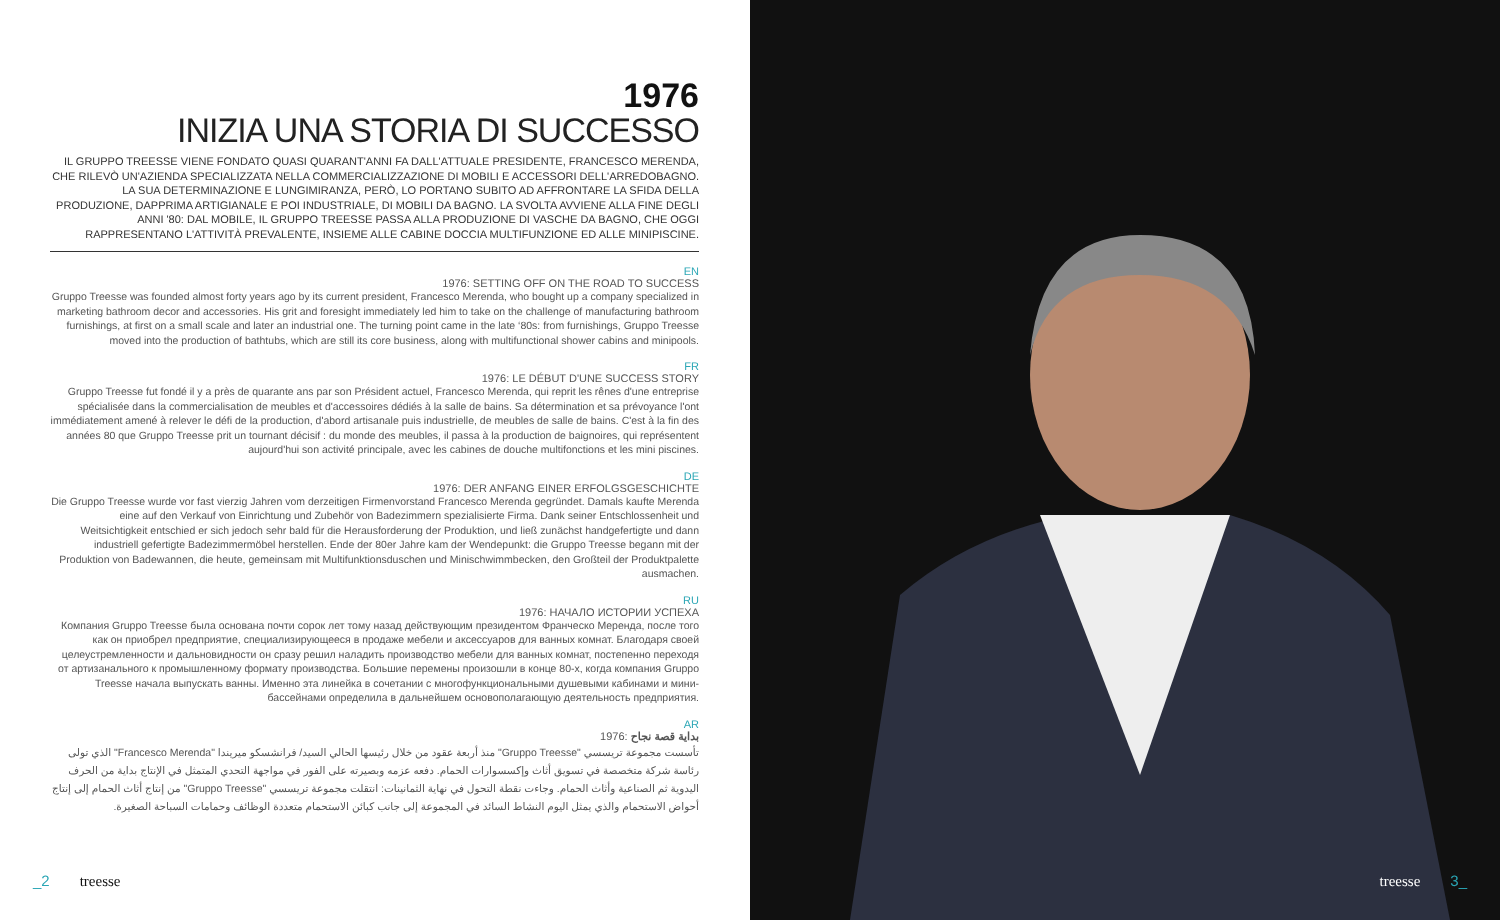1976
INIZIA UNA STORIA DI SUCCESSO
IL GRUPPO TREESSE VIENE FONDATO QUASI QUARANT'ANNI FA DALL'ATTUALE PRESIDENTE, FRANCESCO MERENDA, CHE RILEVÒ UN'AZIENDA SPECIALIZZATA NELLA COMMERCIALIZZAZIONE DI MOBILI E ACCESSORI DELL'ARREDOBAGNO. LA SUA DETERMINAZIONE E LUNGIMIRANZA, PERÒ, LO PORTANO SUBITO AD AFFRONTARE LA SFIDA DELLA PRODUZIONE, DAPPRIMA ARTIGIANALE E POI INDUSTRIALE, DI MOBILI DA BAGNO. LA SVOLTA AVVIENE ALLA FINE DEGLI ANNI '80: DAL MOBILE, IL GRUPPO TREESSE PASSA ALLA PRODUZIONE DI VASCHE DA BAGNO, CHE OGGI RAPPRESENTANO L'ATTIVITÀ PREVALENTE, INSIEME ALLE CABINE DOCCIA MULTIFUNZIONE ED ALLE MINIPISCINE.
EN
1976: SETTING OFF ON THE ROAD TO SUCCESS
Gruppo Treesse was founded almost forty years ago by its current president, Francesco Merenda, who bought up a company specialized in marketing bathroom decor and accessories. His grit and foresight immediately led him to take on the challenge of manufacturing bathroom furnishings, at first on a small scale and later an industrial one. The turning point came in the late ‘80s: from furnishings, Gruppo Treesse moved into the production of bathtubs, which are still its core business, along with multifunctional shower cabins and minipools.
FR
1976: LE DÉBUT D'UNE SUCCESS STORY
Gruppo Treesse fut fondé il y a près de quarante ans par son Président actuel, Francesco Merenda, qui reprit les rênes d'une entreprise spécialisée dans la commercialisation de meubles et d'accessoires dédiés à la salle de bains. Sa détermination et sa prévoyance l'ont immédiatement amené à relever le défi de la production, d'abord artisanale puis industrielle, de meubles de salle de bains. C'est à la fin des années 80 que Gruppo Treesse prit un tournant décisif : du monde des meubles, il passa à la production de baignoires, qui représentent aujourd'hui son activité principale, avec les cabines de douche multifonctions et les mini piscines.
DE
1976: DER ANFANG EINER ERFOLGSGESCHICHTE
Die Gruppo Treesse wurde vor fast vierzig Jahren vom derzeitigen Firmenvorstand Francesco Merenda gegründet. Damals kaufte Merenda eine auf den Verkauf von Einrichtung und Zubehör von Badezimmern spezialisierte Firma. Dank seiner Entschlossenheit und Weitsichtigkeit entschied er sich jedoch sehr bald für die Herausforderung der Produktion, und ließ zunächst handgefertigte und dann industriell gefertigte Badezimmermöbel herstellen. Ende der 80er Jahre kam der Wendepunkt: die Gruppo Treesse begann mit der Produktion von Badewannen, die heute, gemeinsam mit Multifunktionsduschen und Minischwimmbecken, den Großteil der Produktpalette ausmachen.
RU
1976: НАЧАЛО ИСТОРИИ УСПЕХА
Компания Gruppo Treesse была основана почти сорок лет тому назад действующим президентом Франческо Меренда, после того как он приобрел предприятие, специализирующееся в продаже мебели и аксессуаров для ванных комнат. Благодаря своей целеустремленности и дальновидности он сразу решил наладить производство мебели для ванных комнат, постепенно переходя от артизанального к промышленному формату производства. Большие перемены произошли в конце 80-х, когда компания Gruppo Treesse начала выпускать ванны. Именно эта линейка в сочетании с многофункциональными душевыми кабинами и мини-бассейнами определила в дальнейшем основополагающую деятельность предприятия.
AR
بداية قصة نجاح :1976
تأسست مجموعة تريسسي "Gruppo Treesse" منذ أربعة عقود من خلال رئيسها الحالي السيد/ فرانشسكو ميريندا "Francesco Merenda" الذي تولى رئاسة شركة متخصصة في تسويق أثاث وإكسسوارات الحمام. دفعه عزمه وبصيرته على الفور في مواجهة التحدي المتمثل في الإنتاج بداية من الحرف اليدوية ثم الصناعية وأثاث الحمام. وجاءت نقطة التحول في نهاية الثمانينات: انتقلت مجموعة تريسسي "Gruppo Treesse" من إنتاج أثاث الحمام إلى إنتاج أحواض الاستحمام والذي يمثل اليوم النشاط السائد في المجموعة إلى جانب كبائن الاستحمام متعددة الوظائف وحمامات السباحة الصغيرة.
_2 treesse
treesse 3_